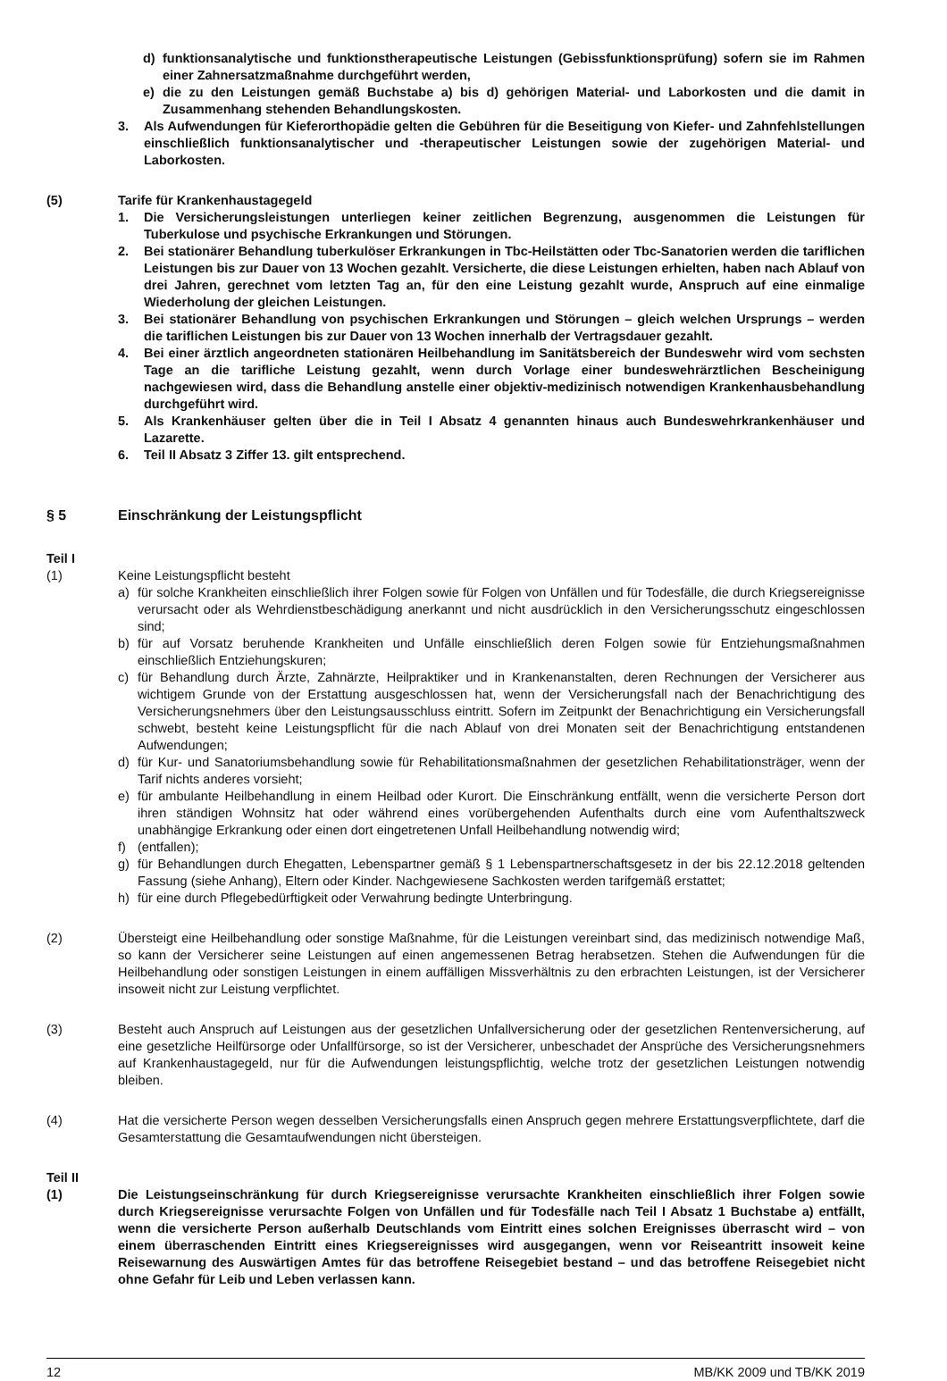d) funktionsanalytische und funktionstherapeutische Leistungen (Gebissfunktionsprüfung) sofern sie im Rahmen einer Zahnersatzmaßnahme durchgeführt werden,
e) die zu den Leistungen gemäß Buchstabe a) bis d) gehörigen Material- und Laborkosten und die damit in Zusammenhang stehenden Behandlungskosten.
3. Als Aufwendungen für Kieferorthopädie gelten die Gebühren für die Beseitigung von Kiefer- und Zahnfehlstellungen einschließlich funktionsanalytischer und -therapeutischer Leistungen sowie der zugehörigen Material- und Laborkosten.
(5) Tarife für Krankenhaustagegeld
1. Die Versicherungsleistungen unterliegen keiner zeitlichen Begrenzung, ausgenommen die Leistungen für Tuberkulose und psychische Erkrankungen und Störungen.
2. Bei stationärer Behandlung tuberkulöser Erkrankungen in Tbc-Heilstätten oder Tbc-Sanatorien werden die tariflichen Leistungen bis zur Dauer von 13 Wochen gezahlt. Versicherte, die diese Leistungen erhielten, haben nach Ablauf von drei Jahren, gerechnet vom letzten Tag an, für den eine Leistung gezahlt wurde, Anspruch auf eine einmalige Wiederholung der gleichen Leistungen.
3. Bei stationärer Behandlung von psychischen Erkrankungen und Störungen – gleich welchen Ursprungs – werden die tariflichen Leistungen bis zur Dauer von 13 Wochen innerhalb der Vertragsdauer gezahlt.
4. Bei einer ärztlich angeordneten stationären Heilbehandlung im Sanitätsbereich der Bundeswehr wird vom sechsten Tage an die tarifliche Leistung gezahlt, wenn durch Vorlage einer bundeswehrärztlichen Bescheinigung nachgewiesen wird, dass die Behandlung anstelle einer objektiv-medizinisch notwendigen Krankenhausbehandlung durchgeführt wird.
5. Als Krankenhäuser gelten über die in Teil I Absatz 4 genannten hinaus auch Bundeswehrkrankenhäuser und Lazarette.
6. Teil II Absatz 3 Ziffer 13. gilt entsprechend.
§ 5 Einschränkung der Leistungspflicht
Teil I
(1) Keine Leistungspflicht besteht
a) für solche Krankheiten einschließlich ihrer Folgen sowie für Folgen von Unfällen und für Todesfälle, die durch Kriegsereignisse verursacht oder als Wehrdienstbeschädigung anerkannt und nicht ausdrücklich in den Versicherungsschutz eingeschlossen sind;
b) für auf Vorsatz beruhende Krankheiten und Unfälle einschließlich deren Folgen sowie für Entziehungsmaßnahmen einschließlich Entziehungskuren;
c) für Behandlung durch Ärzte, Zahnärzte, Heilpraktiker und in Krankenanstalten, deren Rechnungen der Versicherer aus wichtigem Grunde von der Erstattung ausgeschlossen hat, wenn der Versicherungsfall nach der Benachrichtigung des Versicherungsnehmers über den Leistungsausschluss eintritt. Sofern im Zeitpunkt der Benachrichtigung ein Versicherungsfall schwebt, besteht keine Leistungspflicht für die nach Ablauf von drei Monaten seit der Benachrichtigung entstandenen Aufwendungen;
d) für Kur- und Sanatoriumsbehandlung sowie für Rehabilitationsmaßnahmen der gesetzlichen Rehabilitationsträger, wenn der Tarif nichts anderes vorsieht;
e) für ambulante Heilbehandlung in einem Heilbad oder Kurort. Die Einschränkung entfällt, wenn die versicherte Person dort ihren ständigen Wohnsitz hat oder während eines vorübergehenden Aufenthalts durch eine vom Aufenthaltszweck unabhängige Erkrankung oder einen dort eingetretenen Unfall Heilbehandlung notwendig wird;
f) (entfallen);
g) für Behandlungen durch Ehegatten, Lebenspartner gemäß § 1 Lebenspartnerschaftsgesetz in der bis 22.12.2018 geltenden Fassung (siehe Anhang), Eltern oder Kinder. Nachgewiesene Sachkosten werden tarifgemäß erstattet;
h) für eine durch Pflegebedürftigkeit oder Verwahrung bedingte Unterbringung.
(2) Übersteigt eine Heilbehandlung oder sonstige Maßnahme, für die Leistungen vereinbart sind, das medizinisch notwendige Maß, so kann der Versicherer seine Leistungen auf einen angemessenen Betrag herabsetzen. Stehen die Aufwendungen für die Heilbehandlung oder sonstigen Leistungen in einem auffälligen Missverhältnis zu den erbrachten Leistungen, ist der Versicherer insoweit nicht zur Leistung verpflichtet.
(3) Besteht auch Anspruch auf Leistungen aus der gesetzlichen Unfallversicherung oder der gesetzlichen Rentenversicherung, auf eine gesetzliche Heilfürsorge oder Unfallfürsorge, so ist der Versicherer, unbeschadet der Ansprüche des Versicherungsnehmers auf Krankenhaustagegeld, nur für die Aufwendungen leistungspflichtig, welche trotz der gesetzlichen Leistungen notwendig bleiben.
(4) Hat die versicherte Person wegen desselben Versicherungsfalls einen Anspruch gegen mehrere Erstattungsverpflichtete, darf die Gesamterstattung die Gesamtaufwendungen nicht übersteigen.
Teil II
(1) Die Leistungseinschränkung für durch Kriegsereignisse verursachte Krankheiten einschließlich ihrer Folgen sowie durch Kriegsereignisse verursachte Folgen von Unfällen und für Todesfälle nach Teil I Absatz 1 Buchstabe a) entfällt, wenn die versicherte Person außerhalb Deutschlands vom Eintritt eines solchen Ereignisses überrascht wird – von einem überraschenden Eintritt eines Kriegsereignisses wird ausgegangen, wenn vor Reiseantritt insoweit keine Reisewarnung des Auswärtigen Amtes für das betroffene Reisegebiet bestand – und das betroffene Reisegebiet nicht ohne Gefahr für Leib und Leben verlassen kann.
12 MB/KK 2009 und TB/KK 2019